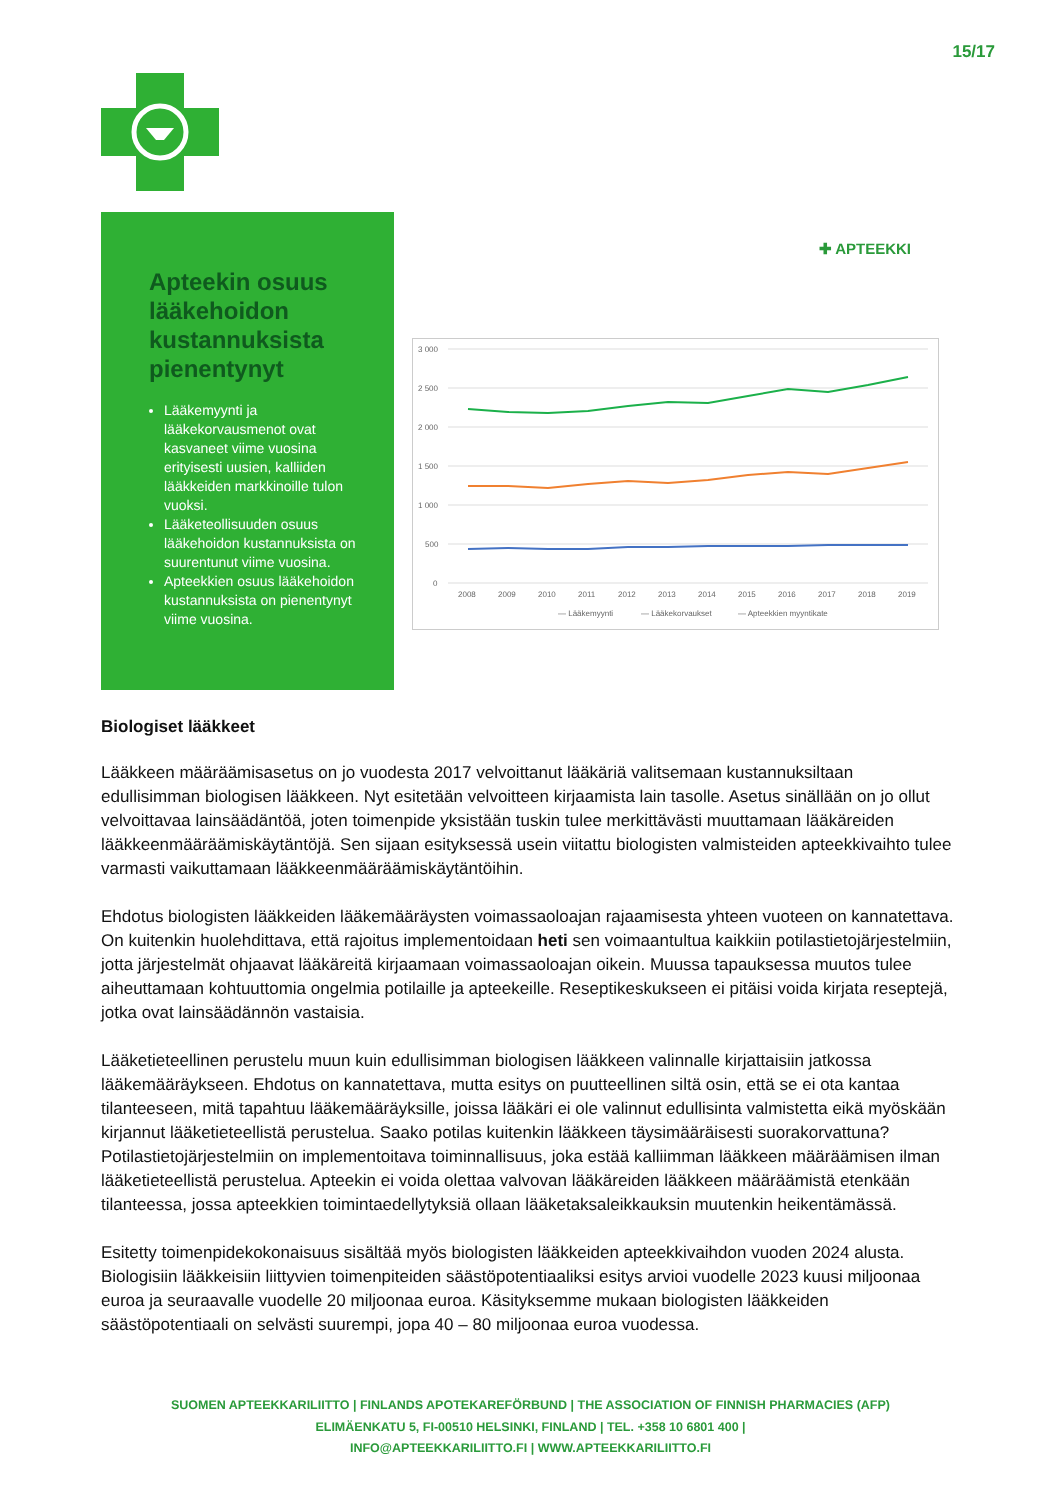15/17
Apteekin osuus lääkehoidon kustannuksista pienentynyt
Lääkemyynti ja lääkekorvausmenot ovat kasvaneet viime vuosina erityisesti uusien, kalliiden lääkkeiden markkinoille tulon vuoksi.
Lääketeollisuuden osuus lääkehoidon kustannuksista on suurentunut viime vuosina.
Apteekkien osuus lääkehoidon kustannuksista on pienentynyt viime vuosina.
✚ APTEEKKI
3 000
2 500
2 000
1 500
1 000
500
0
2008
2009
2010
2011
2012
2013
2014
2015
2016
2017
2018
2019
— Lääkemyynti
— Lääkekorvaukset
— Apteekkien myyntikate
Biologiset lääkkeet
Lääkkeen määräämisasetus on jo vuodesta 2017 velvoittanut lääkäriä valitsemaan kustannuksiltaan edullisimman biologisen lääkkeen. Nyt esitetään velvoitteen kirjaamista lain tasolle. Asetus sinällään on jo ollut velvoittavaa lainsäädäntöä, joten toimenpide yksistään tuskin tulee merkittävästi muuttamaan lääkäreiden lääkkeenmääräämiskäytäntöjä. Sen sijaan esityksessä usein viitattu biologisten valmisteiden apteekkivaihto tulee varmasti vaikuttamaan lääkkeenmääräämiskäytäntöihin.
Ehdotus biologisten lääkkeiden lääkemääräysten voimassaoloajan rajaamisesta yhteen vuoteen on kannatettava. On kuitenkin huolehdittava, että rajoitus implementoidaan heti sen voimaantultua kaikkiin potilastietojärjestelmiin, jotta järjestelmät ohjaavat lääkäreitä kirjaamaan voimassaoloajan oikein. Muussa tapauksessa muutos tulee aiheuttamaan kohtuuttomia ongelmia potilaille ja apteekeille. Reseptikeskukseen ei pitäisi voida kirjata reseptejä, jotka ovat lainsäädännön vastaisia.
Lääketieteellinen perustelu muun kuin edullisimman biologisen lääkkeen valinnalle kirjattaisiin jatkossa lääkemääräykseen. Ehdotus on kannatettava, mutta esitys on puutteellinen siltä osin, että se ei ota kantaa tilanteeseen, mitä tapahtuu lääkemääräyksille, joissa lääkäri ei ole valinnut edullisinta valmistetta eikä myöskään kirjannut lääketieteellistä perustelua. Saako potilas kuitenkin lääkkeen täysimääräisesti suorakorvattuna? Potilastietojärjestelmiin on implementoitava toiminnallisuus, joka estää kalliimman lääkkeen määräämisen ilman lääketieteellistä perustelua. Apteekin ei voida olettaa valvovan lääkäreiden lääkkeen määräämistä etenkään tilanteessa, jossa apteekkien toimintaedellytyksiä ollaan lääketaksaleikkauksin muutenkin heikentämässä.
Esitetty toimenpidekokonaisuus sisältää myös biologisten lääkkeiden apteekkivaihdon vuoden 2024 alusta. Biologisiin lääkkeisiin liittyvien toimenpiteiden säästöpotentiaaliksi esitys arvioi vuodelle 2023 kuusi miljoonaa euroa ja seuraavalle vuodelle 20 miljoonaa euroa. Käsityksemme mukaan biologisten lääkkeiden säästöpotentiaali on selvästi suurempi, jopa 40 – 80 miljoonaa euroa vuodessa.
SUOMEN APTEEKKARILIITTO | FINLANDS APOTEKAREFÖRBUND | THE ASSOCIATION OF FINNISH PHARMACIES (AFP)
ELIMÄENKATU 5, FI-00510 HELSINKI, FINLAND | TEL. +358 10 6801 400 |
INFO@APTEEKKARILIITTO.FI | WWW.APTEEKKARILIITTO.FI